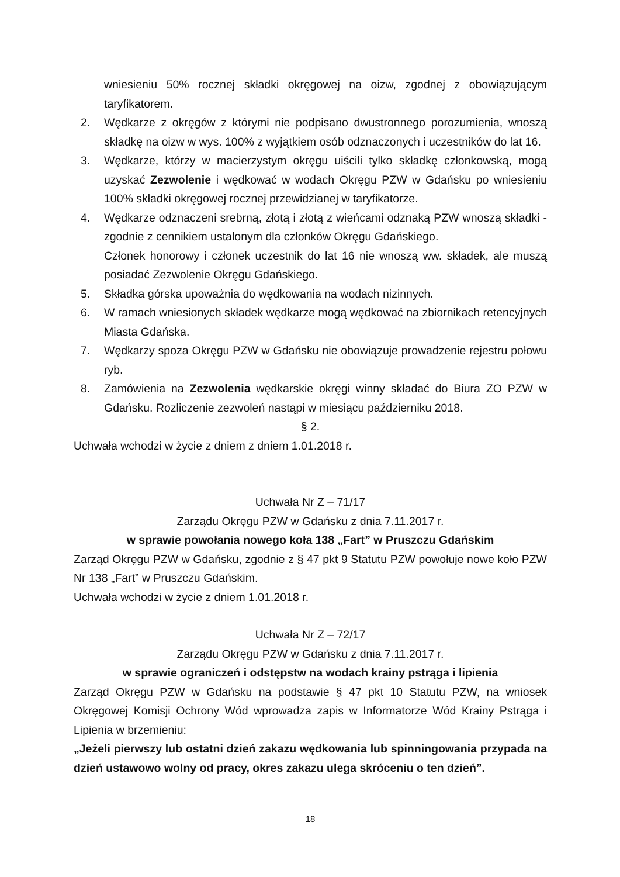wniesieniu 50% rocznej składki okręgowej na oizw, zgodnej z obowiązującym taryfikatorem.
2. Wędkarze z okręgów z którymi nie podpisano dwustronnego porozumienia, wnoszą składkę na oizw w wys. 100% z wyjątkiem osób odznaczonych i uczestników do lat 16.
3. Wędkarze, którzy w macierzystym okręgu uiścili tylko składkę członkowską, mogą uzyskać Zezwolenie i wędkować w wodach Okręgu PZW w Gdańsku po wniesieniu 100% składki okręgowej rocznej przewidzianej w taryfikatorze.
4. Wędkarze odznaczeni srebrną, złotą i złotą z wieńcami odznaką PZW wnoszą składki - zgodnie z cennikiem ustalonym dla członków Okręgu Gdańskiego.
Członek honorowy i członek uczestnik do lat 16 nie wnoszą ww. składek, ale muszą posiadać Zezwolenie Okręgu Gdańskiego.
5. Składka górska upoważnia do wędkowania na wodach nizinnych.
6. W ramach wniesionych składek wędkarze mogą wędkować na zbiornikach retencyjnych Miasta Gdańska.
7. Wędkarzy spoza Okręgu PZW w Gdańsku nie obowiązuje prowadzenie rejestru połowu ryb.
8. Zamówienia na Zezwolenia wędkarskie okręgi winny składać do Biura ZO PZW w Gdańsku. Rozliczenie zezwoleń nastąpi w miesiącu październiku 2018.
§ 2.
Uchwała wchodzi w życie z dniem z dniem 1.01.2018 r.
Uchwała Nr Z – 71/17
Zarządu Okręgu PZW w Gdańsku z dnia 7.11.2017 r.
w sprawie powołania nowego koła 138 „Fart” w Pruszczu Gdańskim
Zarząd Okręgu PZW w Gdańsku, zgodnie z § 47 pkt 9 Statutu PZW powołuje nowe koło PZW Nr 138 „Fart” w Pruszczu Gdańskim.
Uchwała wchodzi w życie z dniem 1.01.2018 r.
Uchwała Nr Z – 72/17
Zarządu Okręgu PZW w Gdańsku z dnia 7.11.2017 r.
w sprawie ograniczeń i odstępstw na wodach krainy pstrąga i lipienia
Zarząd Okręgu PZW w Gdańsku na podstawie § 47 pkt 10 Statutu PZW, na wniosek Okręgowej Komisji Ochrony Wód wprowadza zapis w Informatorze Wód Krainy Pstrąga i Lipienia w brzemieniu:
„Jeżeli pierwszy lub ostatni dzień zakazu wędkowania lub spinningowania przypada na dzień ustawowo wolny od pracy, okres zakazu ulega skróceniu o ten dzień”.
18